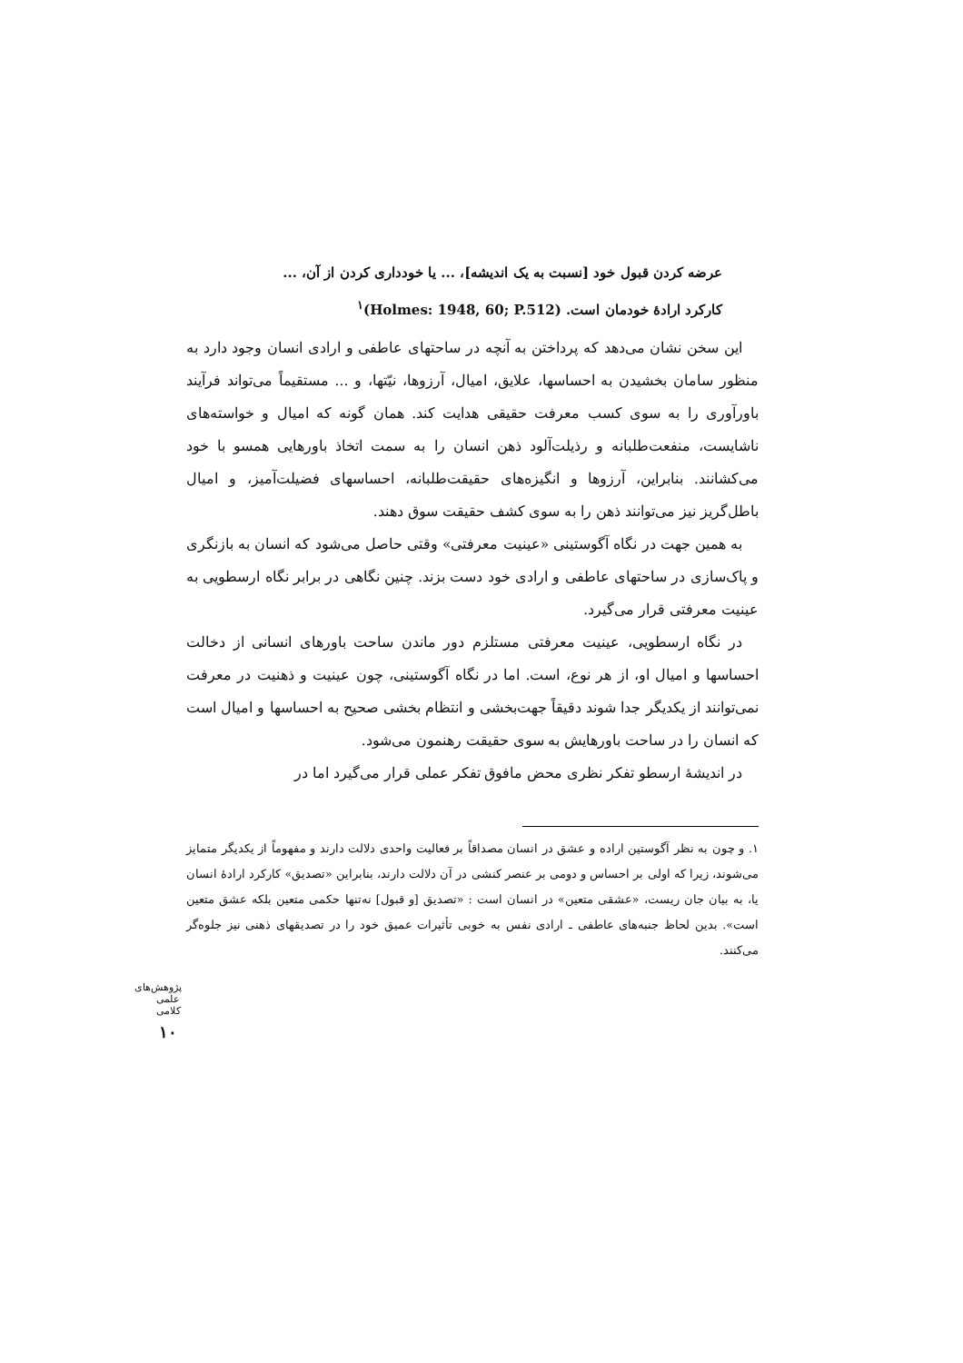عرضه کردن قبول خود [نسبت به یک اندیشه]، ... یا خودداری کردن از آن، ...
کارکرد ارادهٔ خودمان است. (Holmes: 1948, 60; P.512)<sup>۱</sup>
این سخن نشان می‌دهد که پرداختن به آنچه در ساحتهای عاطفی و ارادی انسان وجود دارد به منظور سامان بخشیدن به احساسها، علایق، امیال، آرزوها، نیّتها، و ... مستقیماً می‌تواند فرآیند باورآوری را به سوی کسب معرفت حقیقی هدایت کند. همان گونه که امیال و خواسته‌های ناشایست، منفعت‌طلبانه و رذیلت‌آلود ذهن انسان را به سمت اتخاذ باورهایی همسو با خود می‌کشانند. بنابراین، آرزوها و انگیزه‌های حقیقت‌طلبانه، احساسهای فضیلت‌آمیز، و امیال باطل‌گریز نیز می‌توانند ذهن را به سوی کشف حقیقت سوق دهند.
به همین جهت در نگاه آگوستینی «عینیت معرفتی» وقتی حاصل می‌شود که انسان به بازنگری و پاک‌سازی در ساحتهای عاطفی و ارادی خود دست بزند. چنین نگاهی در برابر نگاه ارسطویی به عینیت معرفتی قرار می‌گیرد.
در نگاه ارسطویی، عینیت معرفتی مستلزم دور ماندن ساحت باورهای انسانی از دخالت احساسها و امیال او، از هر نوع، است. اما در نگاه آگوستینی، چون عینیت و ذهنیت در معرفت نمی‌توانند از یکدیگر جدا شوند دقیقاً جهت‌بخشی و انتظام بخشی صحیح به احساسها و امیال است که انسان را در ساحت باورهایش به سوی حقیقت رهنمون می‌شود.
در اندیشهٔ ارسطو تفکر نظری محض مافوق تفکر عملی قرار می‌گیرد اما در
۱. و چون به نظر آگوستین اراده و عشق در انسان مصداقاً بر فعالیت واحدی دلالت دارند و مفهوماً از یکدیگر متمایز می‌شوند، زیرا که اولی بر احساس و دومی بر عنصر کنشی در آن دلالت دارند، بنابراین «تصدیق» کارکرد ارادهٔ انسان یا، به بیان جان ریست، «عشقی متعین» در انسان است : «تصدیق [و قبول] نه‌تنها حکمی متعین بلکه عشق متعین است». بدین لحاظ جنبه‌های عاطفی ـ ارادی نفس به خوبی تأثیرات عمیق خود را در تصدیقهای ذهنی نیز جلوه‌گر می‌کنند.
پژوهش‌های علمی کلامی
۱۰